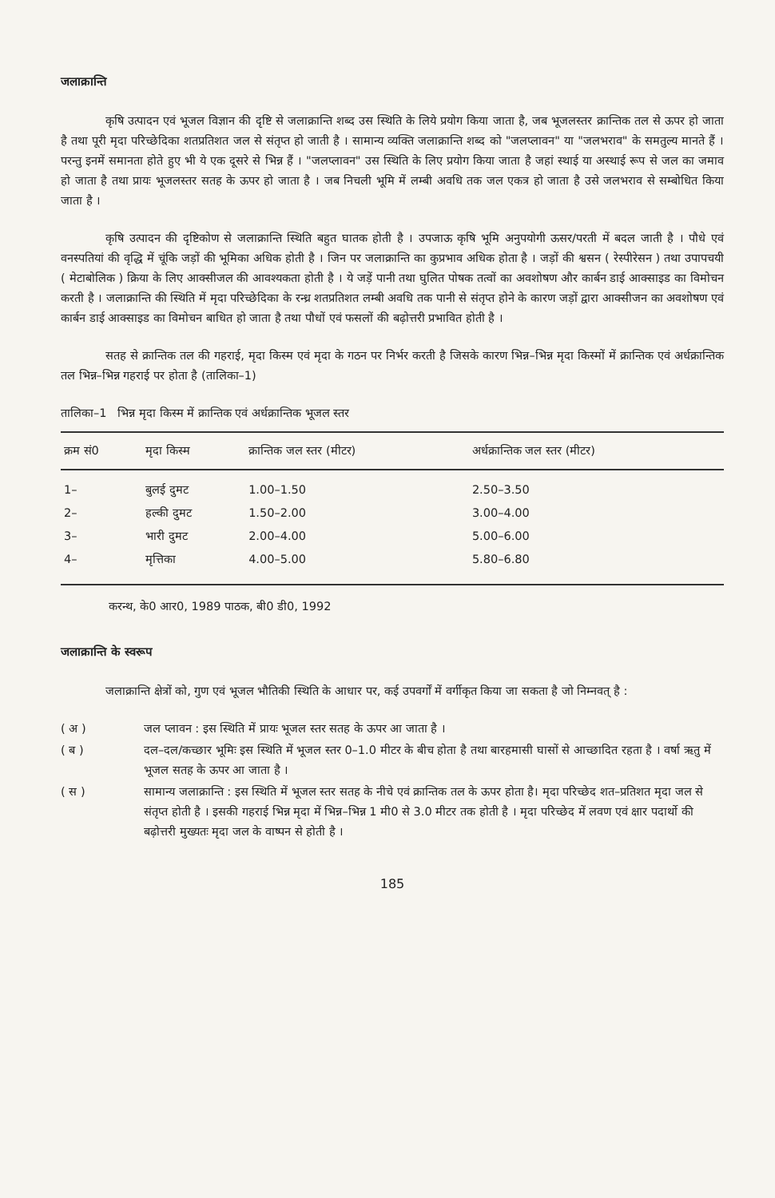जलाक्रान्ति
कृषि उत्पादन एवं भूजल विज्ञान की दृष्टि से जलाक्रान्ति शब्द उस स्थिति के लिये प्रयोग किया जाता है, जब भूजलस्तर क्रान्तिक तल से ऊपर हो जाता है तथा पूरी मृदा परिच्छेदिका शतप्रतिशत जल से संतृप्त हो जाती है । सामान्य व्यक्ति जलाक्रान्ति शब्द को "जलप्लावन" या "जलभराव" के समतुल्य मानते हैं । परन्तु इनमें समानता होते हुए भी ये एक दूसरे से भिन्न हैं । "जलप्लावन" उस स्थिति के लिए प्रयोग किया जाता है जहां स्थाई या अस्थाई रूप से जल का जमाव हो जाता है तथा प्रायः भूजलस्तर सतह के ऊपर हो जाता है । जब निचली भूमि में लम्बी अवधि तक जल एकत्र हो जाता है उसे जलभराव से सम्बोधित किया जाता है ।
कृषि उत्पादन की दृष्टिकोण से जलाक्रान्ति स्थिति बहुत घातक होती है । उपजाऊ कृषि भूमि अनुपयोगी ऊसर/परती में बदल जाती है । पौधे एवं वनस्पतियां की वृद्धि में चूंकि जड़ों की भूमिका अधिक होती है । जिन पर जलाक्रान्ति का कुप्रभाव अधिक होता है । जड़ों की श्वसन ( रेस्पीरेसन ) तथा उपापचयी ( मेटाबोलिक ) क्रिया के लिए आक्सीजल की आवश्यकता होती है । ये जड़ें पानी तथा घुलित पोषक तत्वों का अवशोषण और कार्बन डाई आक्साइड का विमोचन करती है । जलाक्रान्ति की स्थिति में मृदा परिच्छेदिका के रन्ध्र शतप्रतिशत लम्बी अवधि तक पानी से संतृप्त होने के कारण जड़ों द्वारा आक्सीजन का अवशोषण एवं कार्बन डाई आक्साइड का विमोचन बाधित हो जाता है तथा पौधों एवं फसलों की बढ़ोत्तरी प्रभावित होती है ।
सतह से क्रान्तिक तल की गहराई, मृदा किस्म एवं मृदा के गठन पर निर्भर करती है जिसके कारण भिन्न–भिन्न मृदा किस्मों में क्रान्तिक एवं अर्धक्रान्तिक तल भिन्न–भिन्न गहराई पर होता है (तालिका–1)
तालिका–1 भिन्न मृदा किस्म में क्रान्तिक एवं अर्धक्रान्तिक भूजल स्तर
| क्रम सं0 | मृदा किस्म | क्रान्तिक जल स्तर (मीटर) | अर्धक्रान्तिक जल स्तर (मीटर) |
| --- | --- | --- | --- |
| 1– | बुलई दुमट | 1.00–1.50 | 2.50–3.50 |
| 2– | हल्की दुमट | 1.50–2.00 | 3.00–4.00 |
| 3– | भारी दुमट | 2.00–4.00 | 5.00–6.00 |
| 4– | मृत्तिका | 4.00–5.00 | 5.80–6.80 |
करन्थ, के0 आर0, 1989 पाठक, बी0 डी0, 1992
जलाक्रान्ति के स्वरूप
जलाक्रान्ति क्षेत्रों को, गुण एवं भूजल भौतिकी स्थिति के आधार पर, कई उपवर्गों में वर्गीकृत किया जा सकता है जो निम्नवत् है :
( अ ) जल प्लावन : इस स्थिति में प्रायः भूजल स्तर सतह के ऊपर आ जाता है ।
( ब ) दल–दल/कच्छार भूमिः इस स्थिति में भूजल स्तर 0–1.0 मीटर के बीच होता है तथा बारहमासी घासों से आच्छादित रहता है । वर्षा ऋतु में भूजल सतह के ऊपर आ जाता है ।
( स ) सामान्य जलाक्रान्ति : इस स्थिति में भूजल स्तर सतह के नीचे एवं क्रान्तिक तल के ऊपर होता है। मृदा परिच्छेद शत–प्रतिशत मृदा जल से संतृप्त होती है । इसकी गहराई भिन्न मृदा में भिन्न–भिन्न 1 मी0 से 3.0 मीटर तक होती है । मृदा परिच्छेद में लवण एवं क्षार पदार्थो की बढ़ोत्तरी मुख्यतः मृदा जल के वाष्पन से होती है ।
185